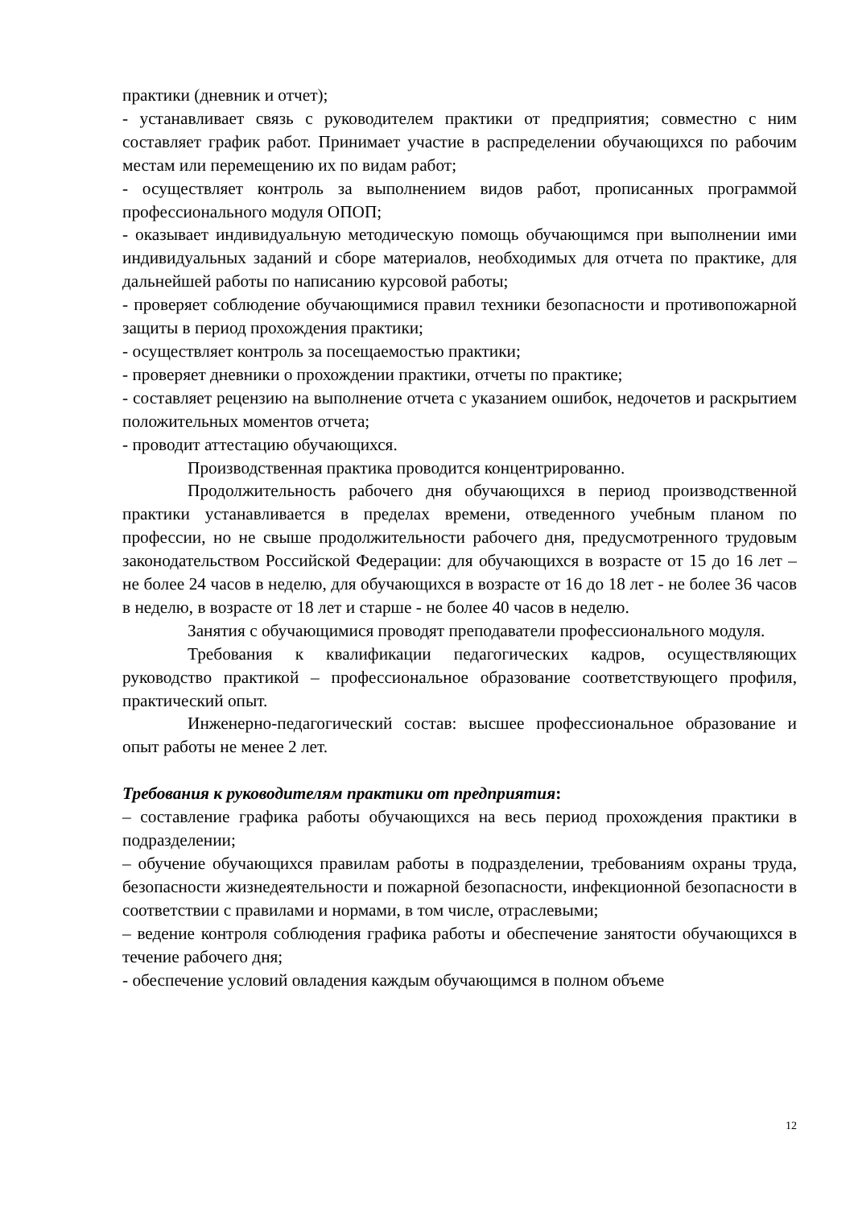практики (дневник и отчет);
- устанавливает связь с руководителем практики от предприятия; совместно с ним составляет график работ. Принимает участие в распределении обучающихся по рабочим местам или перемещению их по видам работ;
- осуществляет контроль за выполнением видов работ, прописанных программой профессионального модуля ОПОП;
- оказывает индивидуальную методическую помощь обучающимся при выполнении ими индивидуальных заданий и сборе материалов, необходимых для отчета по практике, для дальнейшей работы по написанию курсовой работы;
- проверяет соблюдение обучающимися правил техники безопасности и противопожарной защиты в период прохождения практики;
- осуществляет контроль за посещаемостью практики;
- проверяет дневники о прохождении практики, отчеты по практике;
- составляет рецензию на выполнение отчета с указанием ошибок, недочетов и раскрытием положительных моментов отчета;
- проводит аттестацию обучающихся.
Производственная практика проводится концентрированно.
Продолжительность рабочего дня обучающихся в период производственной практики устанавливается в пределах времени, отведенного учебным планом по профессии, но не свыше продолжительности рабочего дня, предусмотренного трудовым законодательством Российской Федерации: для обучающихся в возрасте от 15 до 16 лет – не более 24 часов в неделю, для обучающихся в возрасте от 16 до 18 лет - не более 36 часов в неделю, в возрасте от 18 лет и старше - не более 40 часов в неделю.
Занятия с обучающимися проводят преподаватели профессионального модуля.
Требования к квалификации педагогических кадров, осуществляющих руководство практикой – профессиональное образование соответствующего профиля, практический опыт.
Инженерно-педагогический состав: высшее профессиональное образование и опыт работы не менее 2 лет.
Требования к руководителям практики от предприятия:
– составление графика работы обучающихся на весь период прохождения практики в подразделении;
– обучение обучающихся правилам работы в подразделении, требованиям охраны труда, безопасности жизнедеятельности и пожарной безопасности, инфекционной безопасности в соответствии с правилами и нормами, в том числе, отраслевыми;
– ведение контроля соблюдения графика работы и обеспечение занятости обучающихся в течение рабочего дня;
- обеспечение условий овладения каждым обучающимся в полном объеме
12